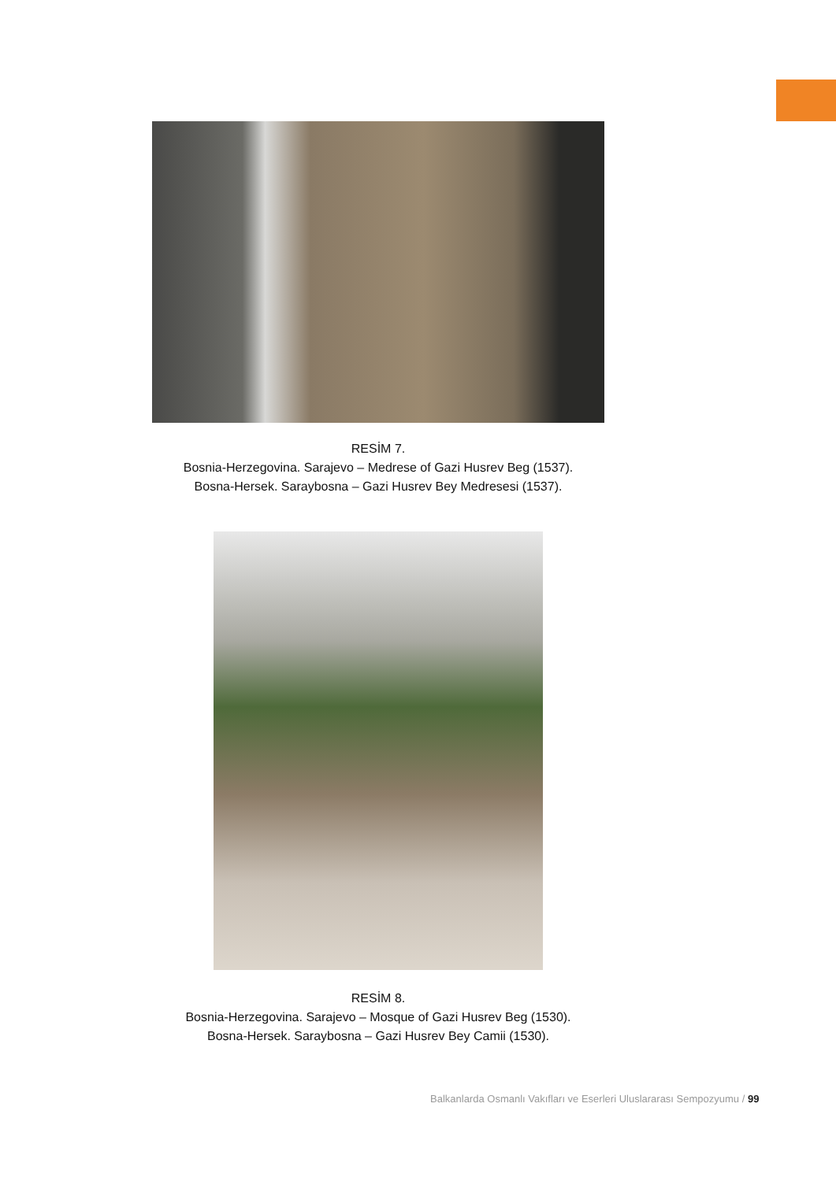RESİM 7.
Bosnia-Herzegovina. Sarajevo – Medrese of Gazi Husrev Beg (1537).
Bosna-Hersek. Saraybosna – Gazi Husrev Bey Medresesi (1537).
RESİM 8.
Bosnia-Herzegovina. Sarajevo – Mosque of Gazi Husrev Beg (1530).
Bosna-Hersek. Saraybosna – Gazi Husrev Bey Camii (1530).
Balkanlarda Osmanlı Vakıfları ve Eserleri Uluslararası Sempozyumu / 99